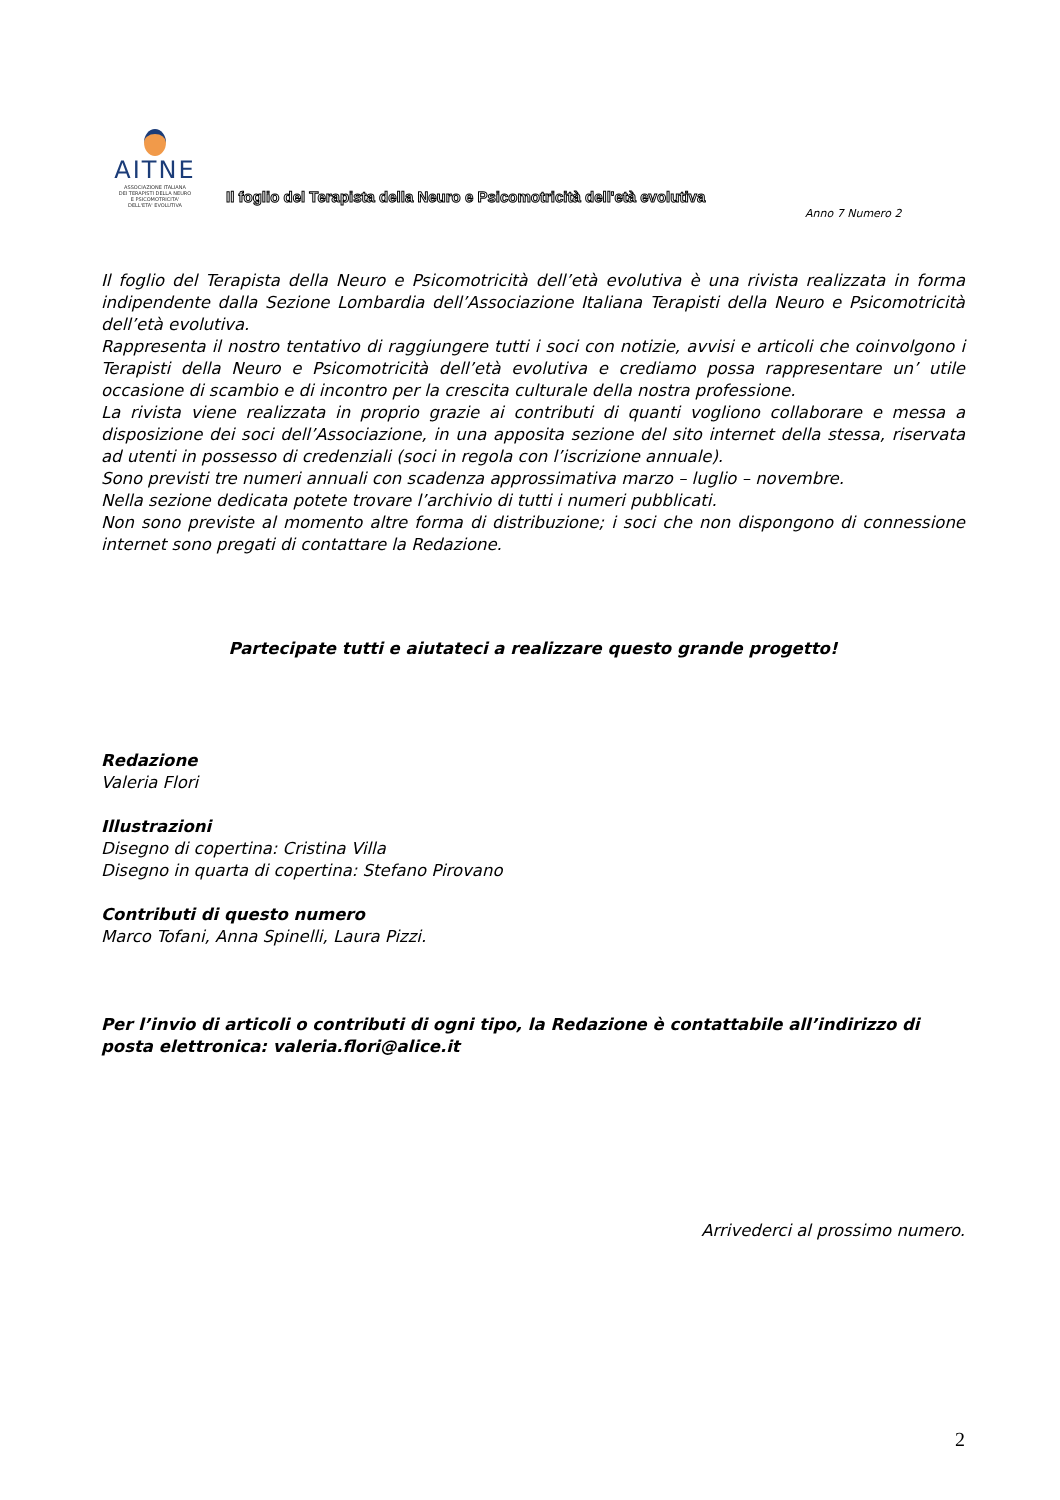AITNE
ASSOCIAZIONE ITALIANA
DEI TERAPISTI DELLA NEURO
E PSICOMOTRICITA'
DELL'ETA' EVOLUTIVA
Il foglio del Terapista della Neuro e Psicomotricità dell'età evolutiva
Anno 7 Numero 2
Il foglio del Terapista della Neuro e Psicomotricità dell’età evolutiva è una rivista realizzata in forma indipendente dalla Sezione Lombardia dell’Associazione Italiana Terapisti della Neuro e Psicomotricità dell’età evolutiva.
Rappresenta il nostro tentativo di raggiungere tutti i soci con notizie, avvisi e articoli che coinvolgono i Terapisti della Neuro e Psicomotricità dell’età evolutiva e crediamo possa rappresentare un’ utile occasione di scambio e di incontro per la crescita culturale della nostra professione.
La rivista viene realizzata in proprio grazie ai contributi di quanti vogliono collaborare e messa a disposizione dei soci dell’Associazione, in una apposita sezione del sito internet della stessa, riservata ad utenti in possesso di credenziali (soci in regola con l’iscrizione annuale).
Sono previsti tre numeri annuali con scadenza approssimativa marzo – luglio – novembre.
Nella sezione dedicata potete trovare l’archivio di tutti i numeri pubblicati.
Non sono previste al momento altre forma di distribuzione; i soci che non dispongono di connessione internet sono pregati di contattare la Redazione.
Partecipate tutti e aiutateci a realizzare questo grande progetto!
Redazione
Valeria Flori
Illustrazioni
Disegno di copertina: Cristina Villa
Disegno in quarta di copertina: Stefano Pirovano
Contributi di questo numero
Marco Tofani, Anna Spinelli, Laura Pizzi.
Per l’invio di articoli o contributi di ogni tipo, la Redazione è contattabile all’indirizzo di posta elettronica: valeria.flori@alice.it
Arrivederci al prossimo numero.
2